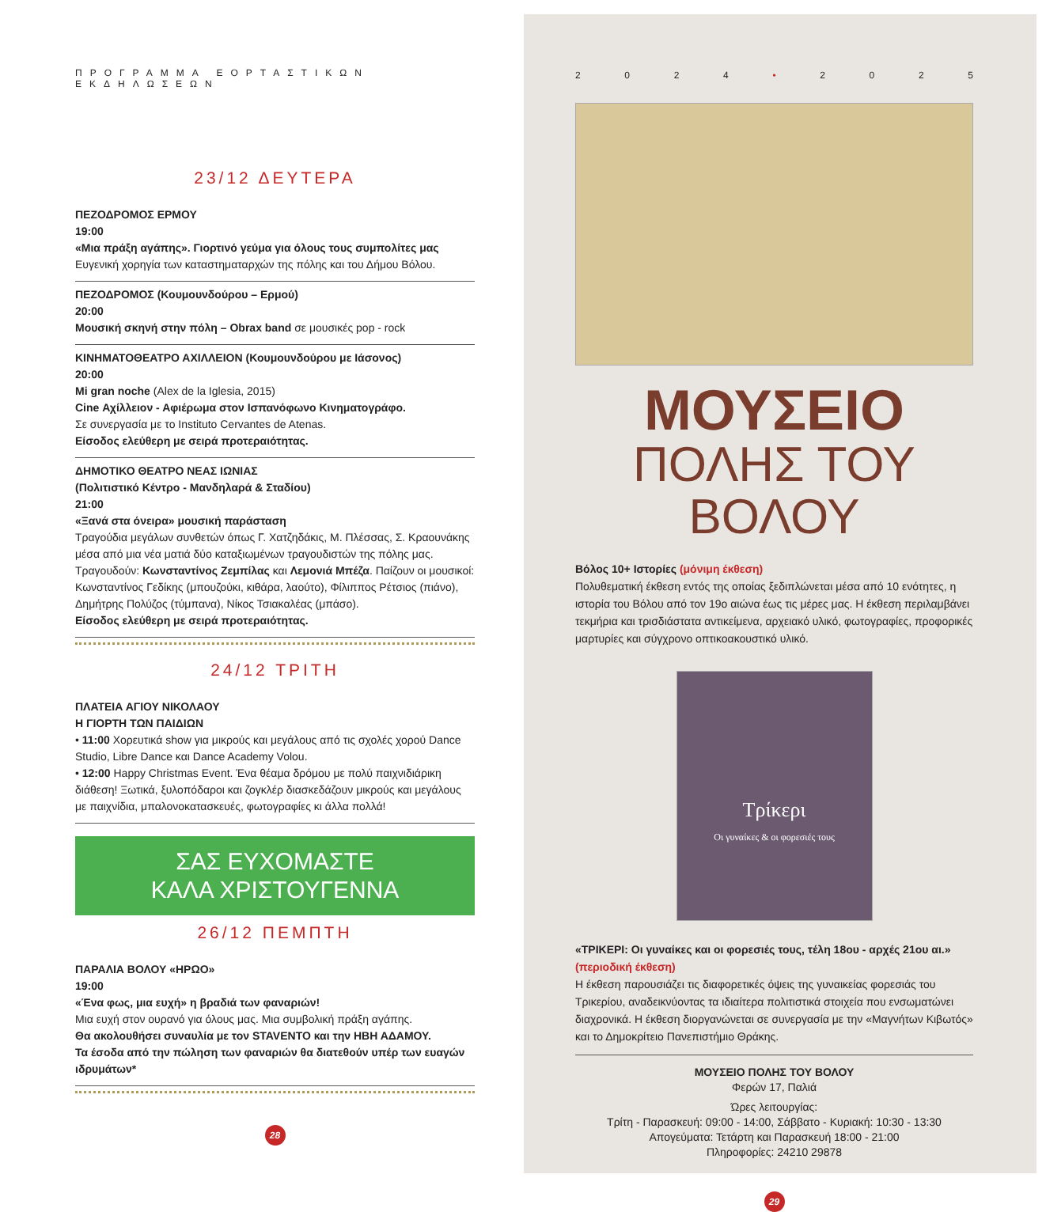ΠΡΟΓΡΑΜΜΑ ΕΟΡΤΑΣΤΙΚΩΝ ΕΚΔΗΛΩΣΕΩΝ
23/12 ΔΕΥΤΕΡΑ
ΠΕΖΟΔΡΟΜΟΣ ΕΡΜΟΥ
19:00
«Μια πράξη αγάπης». Γιορτινό γεύμα για όλους τους συμπολίτες μας
Ευγενική χορηγία των καταστηματαρχών της πόλης και του Δήμου Βόλου.
ΠΕΖΟΔΡΟΜΟΣ (Κουμουνδούρου – Ερμού)
20:00
Μουσική σκηνή στην πόλη – Obrax band σε μουσικές pop - rock
ΚΙΝΗΜΑΤΟΘΕΑΤΡΟ ΑΧΙΛΛΕΙΟΝ (Κουμουνδούρου με Ιάσονος)
20:00
Mi gran noche (Alex de la Iglesia, 2015)
Cine Αχίλλειον - Αφιέρωμα στον Ισπανόφωνο Κινηματογράφο.
Σε συνεργασία με το Instituto Cervantes de Atenas.
Είσοδος ελεύθερη με σειρά προτεραιότητας.
ΔΗΜΟΤΙΚΟ ΘΕΑΤΡΟ ΝΕΑΣ ΙΩΝΙΑΣ
(Πολιτιστικό Κέντρο - Μανδηλαρά & Σταδίου)
21:00
«Ξανά στα όνειρα» μουσική παράσταση
Τραγούδια μεγάλων συνθετών όπως Γ. Χατζηδάκις, Μ. Πλέσσας, Σ. Κραουνάκης μέσα από μια νέα ματιά δύο καταξιωμένων τραγουδιστών της πόλης μας. Τραγουδούν: Κωνσταντίνος Ζεμπίλας και Λεμονιά Μπέζα. Παίζουν οι μουσικοί: Κωνσταντίνος Γεδίκης (μπουζούκι, κιθάρα, λαούτο), Φίλιππος Ρέτσιος (πιάνο), Δημήτρης Πολύζος (τύμπανα), Νίκος Τσιακαλέας (μπάσο).
Είσοδος ελεύθερη με σειρά προτεραιότητας.
24/12 ΤΡΙΤΗ
ΠΛΑΤΕΙΑ ΑΓΙΟΥ ΝΙΚΟΛΑΟΥ
Η ΓΙΟΡΤΗ ΤΩΝ ΠΑΙΔΙΩΝ
• 11:00 Χορευτικά show για μικρούς και μεγάλους από τις σχολές χορού Dance Studio, Libre Dance και Dance Academy Volou.
• 12:00 Happy Christmas Event. Ένα θέαμα δρόμου με πολύ παιχνιδιάρικη διάθεση! Ξωτικά, ξυλοπόδαροι και ζογκλέρ διασκεδάζουν μικρούς και μεγάλους με παιχνίδια, μπαλονοκατασκευές, φωτογραφίες κι άλλα πολλά!
ΣΑΣ ΕΥΧΟΜΑΣΤΕ
ΚΑΛΑ ΧΡΙΣΤΟΥΓΕΝΝΑ
26/12 ΠΕΜΠΤΗ
ΠΑΡΑΛΙΑ ΒΟΛΟΥ «ΗΡΩΟ»
19:00
«Ένα φως, μια ευχή» η βραδιά των φαναριών!
Μια ευχή στον ουρανό για όλους μας. Μια συμβολική πράξη αγάπης.
Θα ακολουθήσει συναυλία με τον STAVENTO και την ΗΒΗ ΑΔΑΜΟΥ.
Τα έσοδα από την πώληση των φαναριών θα διατεθούν υπέρ των ευαγών ιδρυμάτων*
28
2024 • 2025
ΜΟΥΣΕΙΟ
ΠΟΛΗΣ ΤΟΥ ΒΟΛΟΥ
Βόλος 10+ Ιστορίες (μόνιμη έκθεση)
Πολυθεματική έκθεση εντός της οποίας ξεδιπλώνεται μέσα από 10 ενότητες, η ιστορία του Βόλου από τον 19ο αιώνα έως τις μέρες μας. Η έκθεση περιλαμβάνει τεκμήρια και τρισδιάστατα αντικείμενα, αρχειακό υλικό, φωτογραφίες, προφορικές μαρτυρίες και σύγχρονο οπτικοακουστικό υλικό.
Τρίκερι
Οι γυναίκες & οι φορεσιές τους
«ΤΡΙΚΕΡΙ: Οι γυναίκες και οι φορεσιές τους, τέλη 18ου - αρχές 21ου αι.» (περιοδική έκθεση)
Η έκθεση παρουσιάζει τις διαφορετικές όψεις της γυναικείας φορεσιάς του Τρικερίου, αναδεικνύοντας τα ιδιαίτερα πολιτιστικά στοιχεία που ενσωματώνει διαχρονικά. Η έκθεση διοργανώνεται σε συνεργασία με την «Μαγνήτων Κιβωτός» και το Δημοκρίτειο Πανεπιστήμιο Θράκης.
ΜΟΥΣΕΙΟ ΠΟΛΗΣ ΤΟΥ ΒΟΛΟΥ
Φερών 17, Παλιά
Ώρες λειτουργίας:
Τρίτη - Παρασκευή: 09:00 - 14:00, Σάββατο - Κυριακή: 10:30 - 13:30
Απογεύματα: Τετάρτη και Παρασκευή 18:00 - 21:00
Πληροφορίες: 24210 29878
29